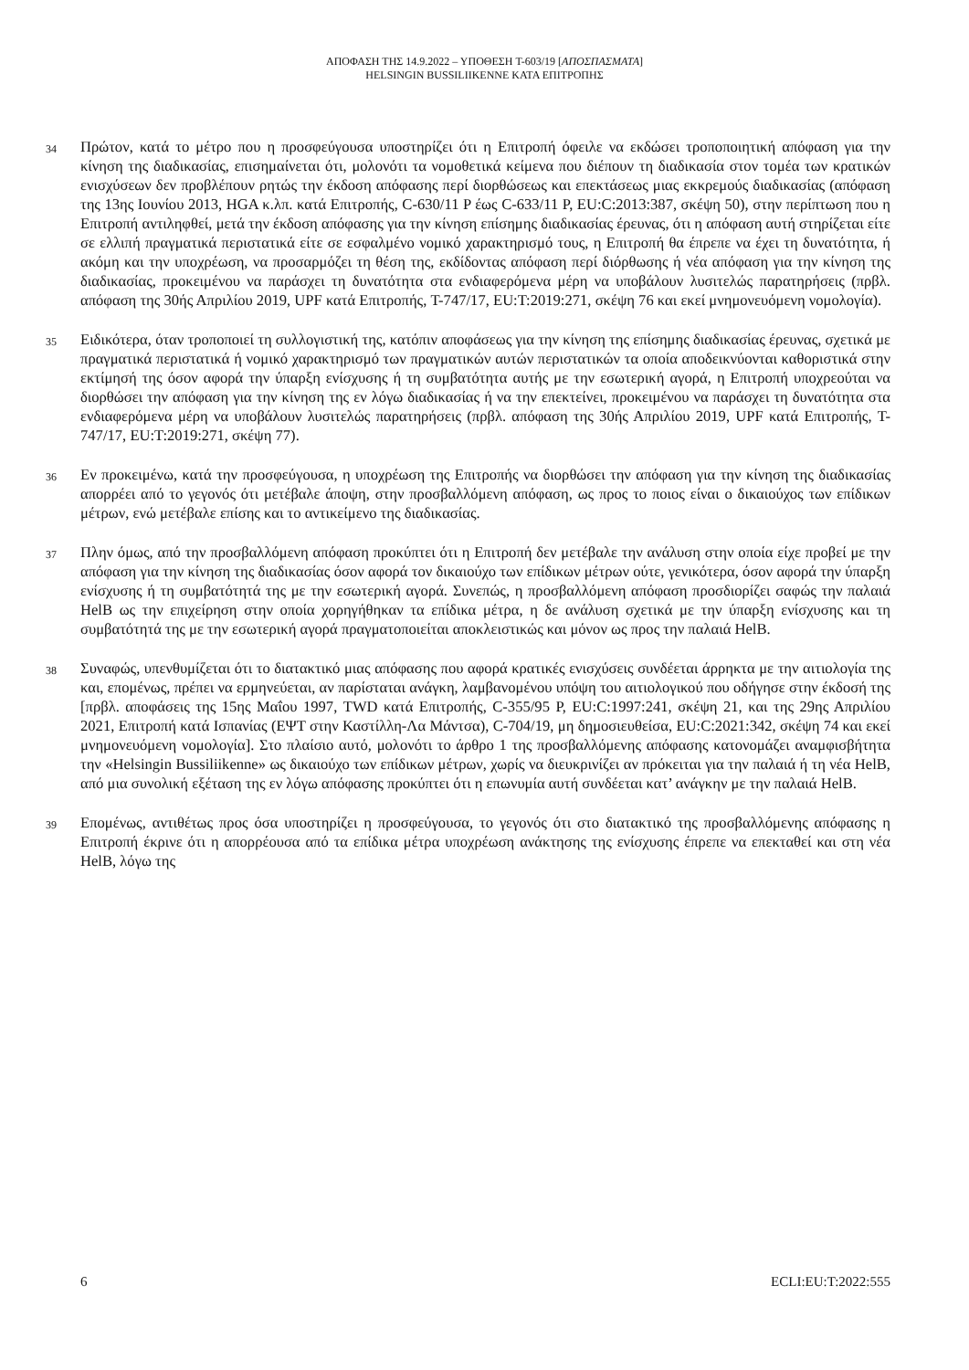ΑΠΟΦΑΣΗ ΤΗΣ 14.9.2022 – ΥΠΟΘΕΣΗ T-603/19 [ΑΠΟΣΠΑΣΜΑΤΑ]
HELSINGIN BUSSILIIKENNE ΚΑΤΑ ΕΠΙΤΡΟΠΗΣ
34
Πρώτον, κατά το μέτρο που η προσφεύγουσα υποστηρίζει ότι η Επιτροπή όφειλε να εκδώσει τροποποιητική απόφαση για την κίνηση της διαδικασίας, επισημαίνεται ότι, μολονότι τα νομοθετικά κείμενα που διέπουν τη διαδικασία στον τομέα των κρατικών ενισχύσεων δεν προβλέπουν ρητώς την έκδοση απόφασης περί διορθώσεως και επεκτάσεως μιας εκκρεμούς διαδικασίας (απόφαση της 13ης Ιουνίου 2013, HGA κ.λπ. κατά Επιτροπής, C-630/11 P έως C-633/11 P, EU:C:2013:387, σκέψη 50), στην περίπτωση που η Επιτροπή αντιληφθεί, μετά την έκδοση απόφασης για την κίνηση επίσημης διαδικασίας έρευνας, ότι η απόφαση αυτή στηρίζεται είτε σε ελλιπή πραγματικά περιστατικά είτε σε εσφαλμένο νομικό χαρακτηρισμό τους, η Επιτροπή θα έπρεπε να έχει τη δυνατότητα, ή ακόμη και την υποχρέωση, να προσαρμόζει τη θέση της, εκδίδοντας απόφαση περί διόρθωσης ή νέα απόφαση για την κίνηση της διαδικασίας, προκειμένου να παράσχει τη δυνατότητα στα ενδιαφερόμενα μέρη να υποβάλουν λυσιτελώς παρατηρήσεις (πρβλ. απόφαση της 30ής Απριλίου 2019, UPF κατά Επιτροπής, T-747/17, EU:T:2019:271, σκέψη 76 και εκεί μνημονευόμενη νομολογία).
35
Ειδικότερα, όταν τροποποιεί τη συλλογιστική της, κατόπιν αποφάσεως για την κίνηση της επίσημης διαδικασίας έρευνας, σχετικά με πραγματικά περιστατικά ή νομικό χαρακτηρισμό των πραγματικών αυτών περιστατικών τα οποία αποδεικνύονται καθοριστικά στην εκτίμησή της όσον αφορά την ύπαρξη ενίσχυσης ή τη συμβατότητα αυτής με την εσωτερική αγορά, η Επιτροπή υποχρεούται να διορθώσει την απόφαση για την κίνηση της εν λόγω διαδικασίας ή να την επεκτείνει, προκειμένου να παράσχει τη δυνατότητα στα ενδιαφερόμενα μέρη να υποβάλουν λυσιτελώς παρατηρήσεις (πρβλ. απόφαση της 30ής Απριλίου 2019, UPF κατά Επιτροπής, T-747/17, EU:T:2019:271, σκέψη 77).
36
Εν προκειμένω, κατά την προσφεύγουσα, η υποχρέωση της Επιτροπής να διορθώσει την απόφαση για την κίνηση της διαδικασίας απορρέει από το γεγονός ότι μετέβαλε άποψη, στην προσβαλλόμενη απόφαση, ως προς το ποιος είναι ο δικαιούχος των επίδικων μέτρων, ενώ μετέβαλε επίσης και το αντικείμενο της διαδικασίας.
37
Πλην όμως, από την προσβαλλόμενη απόφαση προκύπτει ότι η Επιτροπή δεν μετέβαλε την ανάλυση στην οποία είχε προβεί με την απόφαση για την κίνηση της διαδικασίας όσον αφορά τον δικαιούχο των επίδικων μέτρων ούτε, γενικότερα, όσον αφορά την ύπαρξη ενίσχυσης ή τη συμβατότητά της με την εσωτερική αγορά. Συνεπώς, η προσβαλλόμενη απόφαση προσδιορίζει σαφώς την παλαιά HelB ως την επιχείρηση στην οποία χορηγήθηκαν τα επίδικα μέτρα, η δε ανάλυση σχετικά με την ύπαρξη ενίσχυσης και τη συμβατότητά της με την εσωτερική αγορά πραγματοποιείται αποκλειστικώς και μόνον ως προς την παλαιά HelB.
38
Συναφώς, υπενθυμίζεται ότι το διατακτικό μιας απόφασης που αφορά κρατικές ενισχύσεις συνδέεται άρρηκτα με την αιτιολογία της και, επομένως, πρέπει να ερμηνεύεται, αν παρίσταται ανάγκη, λαμβανομένου υπόψη του αιτιολογικού που οδήγησε στην έκδοσή της [πρβλ. αποφάσεις της 15ης Μαΐου 1997, TWD κατά Επιτροπής, C-355/95 P, EU:C:1997:241, σκέψη 21, και της 29ης Απριλίου 2021, Επιτροπή κατά Ισπανίας (ΕΨΤ στην Καστίλλη-Λα Μάντσα), C-704/19, μη δημοσιευθείσα, EU:C:2021:342, σκέψη 74 και εκεί μνημονευόμενη νομολογία]. Στο πλαίσιο αυτό, μολονότι το άρθρο 1 της προσβαλλόμενης απόφασης κατονομάζει αναμφισβήτητα την «Helsingin Bussiliikenne» ως δικαιούχο των επίδικων μέτρων, χωρίς να διευκρινίζει αν πρόκειται για την παλαιά ή τη νέα HelB, από μια συνολική εξέταση της εν λόγω απόφασης προκύπτει ότι η επωνυμία αυτή συνδέεται κατ’ ανάγκην με την παλαιά HelB.
39
Επομένως, αντιθέτως προς όσα υποστηρίζει η προσφεύγουσα, το γεγονός ότι στο διατακτικό της προσβαλλόμενης απόφασης η Επιτροπή έκρινε ότι η απορρέουσα από τα επίδικα μέτρα υποχρέωση ανάκτησης της ενίσχυσης έπρεπε να επεκταθεί και στη νέα HelB, λόγω της
6 ECLI:EU:T:2022:555